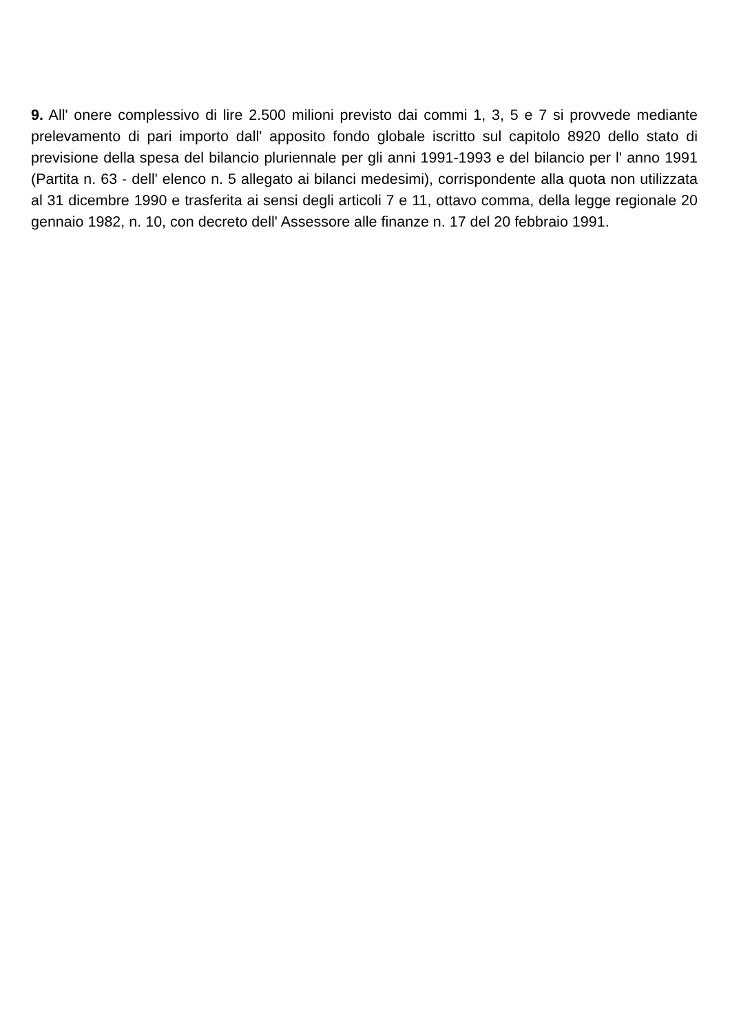9. All' onere complessivo di lire 2.500 milioni previsto dai commi 1, 3, 5 e 7 si provvede mediante prelevamento di pari importo dall' apposito fondo globale iscritto sul capitolo 8920 dello stato di previsione della spesa del bilancio pluriennale per gli anni 1991-1993 e del bilancio per l' anno 1991 (Partita n. 63 - dell' elenco n. 5 allegato ai bilanci medesimi), corrispondente alla quota non utilizzata al 31 dicembre 1990 e trasferita ai sensi degli articoli 7 e 11, ottavo comma, della legge regionale 20 gennaio 1982, n. 10, con decreto dell' Assessore alle finanze n. 17 del 20 febbraio 1991.